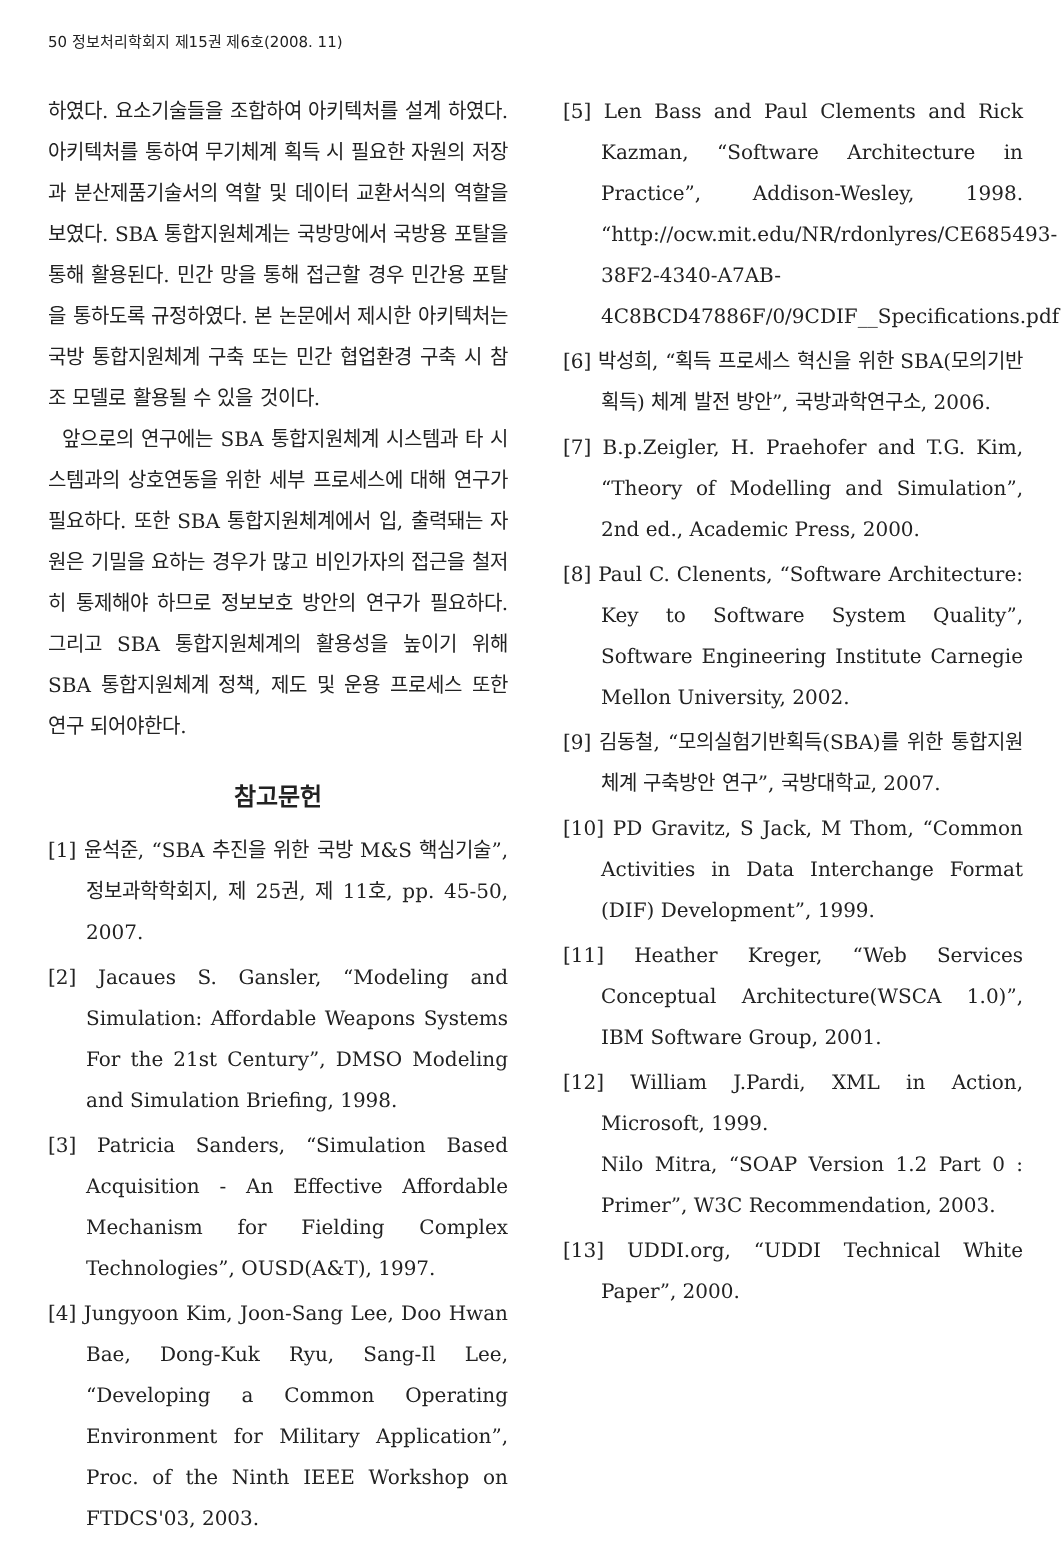50 정보처리학회지 제15권 제6호(2008. 11)
하였다. 요소기술들을 조합하여 아키텍처를 설계 하였다. 아키텍처를 통하여 무기체계 획득 시 필요한 자원의 저장과 분산제품기술서의 역할 및 데이터 교환서식의 역할을 보였다. SBA 통합지원체계는 국방망에서 국방용 포탈을 통해 활용된다. 민간 망을 통해 접근할 경우 민간용 포탈을 통하도록 규정하였다. 본 논문에서 제시한 아키텍처는 국방 통합지원체계 구축 또는 민간 협업환경 구축 시 참조 모델로 활용될 수 있을 것이다.
앞으로의 연구에는 SBA 통합지원체계 시스템과 타 시스템과의 상호연동을 위한 세부 프로세스에 대해 연구가 필요하다. 또한 SBA 통합지원체계에서 입, 출력돼는 자원은 기밀을 요하는 경우가 많고 비인가자의 접근을 철저히 통제해야 하므로 정보보호 방안의 연구가 필요하다. 그리고 SBA 통합지원체계의 활용성을 높이기 위해 SBA 통합지원체계 정책, 제도 및 운용 프로세스 또한 연구 되어야한다.
참고문헌
[1] 윤석준, “SBA 추진을 위한 국방 M&S 핵심기술”, 정보과학학회지, 제 25권, 제 11호, pp. 45-50, 2007.
[2] Jacaues S. Gansler, “Modeling and Simulation: Affordable Weapons Systems For the 21st Century”, DMSO Modeling and Simulation Briefing, 1998.
[3] Patricia Sanders, “Simulation Based Acquisition - An Effective Affordable Mechanism for Fielding Complex Technologies”, OUSD(A&T), 1997.
[4] Jungyoon Kim, Joon-Sang Lee, Doo Hwan Bae, Dong-Kuk Ryu, Sang-Il Lee, “Developing a Common Operating Environment for Military Application”, Proc. of the Ninth IEEE Workshop on FTDCS'03, 2003.
[5] Len Bass and Paul Clements and Rick Kazman, “Software Architecture in Practice”, Addison-Wesley, 1998. “http://ocw.mit.edu/NR/rdonlyres/CE685493-38F2-4340-A7AB-4C8BCD47886F/0/9CDIF__Specifications.pdf”
[6] 박성희, “획득 프로세스 혁신을 위한 SBA(모의기반획득) 체계 발전 방안”, 국방과학연구소, 2006.
[7] B.p.Zeigler, H. Praehofer and T.G. Kim, “Theory of Modelling and Simulation”, 2nd ed., Academic Press, 2000.
[8] Paul C. Clenents, “Software Architecture: Key to Software System Quality”, Software Engineering Institute Carnegie Mellon University, 2002.
[9] 김동철, “모의실험기반획득(SBA)를 위한 통합지원체계 구축방안 연구”, 국방대학교, 2007.
[10] PD Gravitz, S Jack, M Thom, “Common Activities in Data Interchange Format (DIF) Development”, 1999.
[11] Heather Kreger, “Web Services Conceptual Architecture(WSCA 1.0)”, IBM Software Group, 2001.
[12] William J.Pardi, XML in Action, Microsoft, 1999.
Nilo Mitra, “SOAP Version 1.2 Part 0 : Primer”, W3C Recommendation, 2003.
[13] UDDI.org, “UDDI Technical White Paper”, 2000.